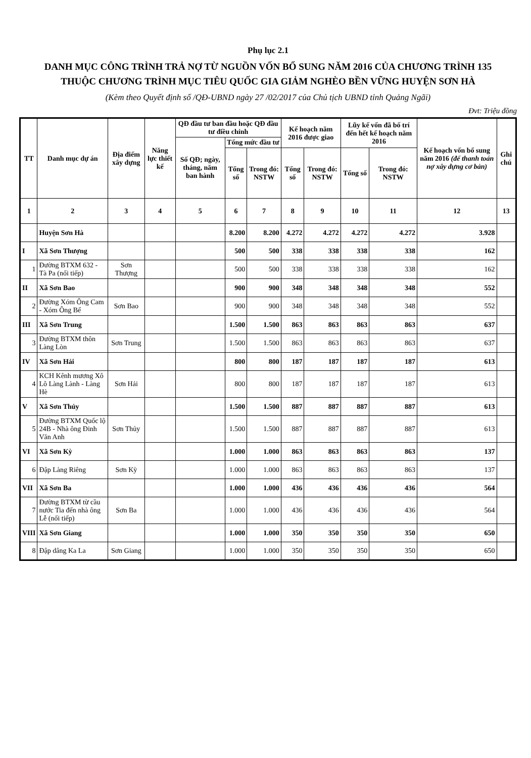Phụ lục 2.1
DANH MỤC CÔNG TRÌNH TRẢ NỢ TỪ NGUỒN VỐN BỔ SUNG NĂM 2016 CỦA CHƯƠNG TRÌNH 135
THUỘC CHƯƠNG TRÌNH MỤC TIÊU QUỐC GIA GIẢM NGHÈO BỀN VỮNG HUYỆN SƠN HÀ
(Kèm theo Quyết định số /QĐ-UBND ngày 27 /02/2017 của Chủ tịch UBND tỉnh Quảng Ngãi)
Đvt: Triệu đồng
| TT | Danh mục dự án | Địa điểm xây dựng | Năng lực thiết kế | QĐ đầu tư ban đầu hoặc QĐ đầu tư điều chỉnh | | | Kế hoạch năm 2016 được giao | | Lũy kế vốn đã bố trí đến hết kế hoạch năm 2016 | | Kế hoạch vốn bổ sung năm 2016 (để thanh toán nợ xây dựng cơ bản) | Ghi chú |
| --- | --- | --- | --- | --- | --- | --- | --- | --- | --- | --- | --- | --- |
| | | | | Số QĐ; ngày, tháng, năm ban hành | Tổng mức đầu tư | | | | | | | |
| | | | | | Tổng số | Trong đó: NSTW | Tổng số | Trong đó: NSTW | Tổng số | Trong đó: NSTW | | |
| 1 | 2 | 3 | 4 | 5 | 6 | 7 | 8 | 9 | 10 | 11 | 12 | 13 |
| | Huyện Sơn Hà | | | | 8.200 | 8.200 | 4.272 | 4.272 | 4.272 | 4.272 | 3.928 | |
| I | Xã Sơn Thượng | | | | 500 | 500 | 338 | 338 | 338 | 338 | 162 | |
| 1 | Đường BTXM 632 - Tà Pa (nối tiếp) | Sơn Thượng | | | 500 | 500 | 338 | 338 | 338 | 338 | 162 | |
| II | Xã Sơn Bao | | | | 900 | 900 | 348 | 348 | 348 | 348 | 552 | |
| 2 | Đường Xóm Ông Cam - Xóm Ông Bể | Sơn Bao | | | 900 | 900 | 348 | 348 | 348 | 348 | 552 | |
| III | Xã Sơn Trung | | | | 1.500 | 1.500 | 863 | 863 | 863 | 863 | 637 | |
| 3 | Đường BTXM thôn Làng Lòn | Sơn Trung | | | 1.500 | 1.500 | 863 | 863 | 863 | 863 | 637 | |
| IV | Xã Sơn Hải | | | | 800 | 800 | 187 | 187 | 187 | 187 | 613 | |
| 4 | KCH Kênh mương Xô Lô Làng Lành - Làng Hè | Sơn Hải | | | 800 | 800 | 187 | 187 | 187 | 187 | 613 | |
| V | Xã Sơn Thủy | | | | 1.500 | 1.500 | 887 | 887 | 887 | 887 | 613 | |
| 5 | Đường BTXM Quốc lộ 24B - Nhà ông Đinh Văn Anh | Sơn Thủy | | | 1.500 | 1.500 | 887 | 887 | 887 | 887 | 613 | |
| VI | Xã Sơn Kỳ | | | | 1.000 | 1.000 | 863 | 863 | 863 | 863 | 137 | |
| 6 | Đập Làng Riêng | Sơn Kỳ | | | 1.000 | 1.000 | 863 | 863 | 863 | 863 | 137 | |
| VII | Xã Sơn Ba | | | | 1.000 | 1.000 | 436 | 436 | 436 | 436 | 564 | |
| 7 | Đường BTXM từ cầu nước Tia đến nhà ông Lễ (nối tiếp) | Sơn Ba | | | 1.000 | 1.000 | 436 | 436 | 436 | 436 | 564 | |
| VIII | Xã Sơn Giang | | | | 1.000 | 1.000 | 350 | 350 | 350 | 350 | 650 | |
| 8 | Đập dâng Ka La | Sơn Giang | | | 1.000 | 1.000 | 350 | 350 | 350 | 350 | 650 | |